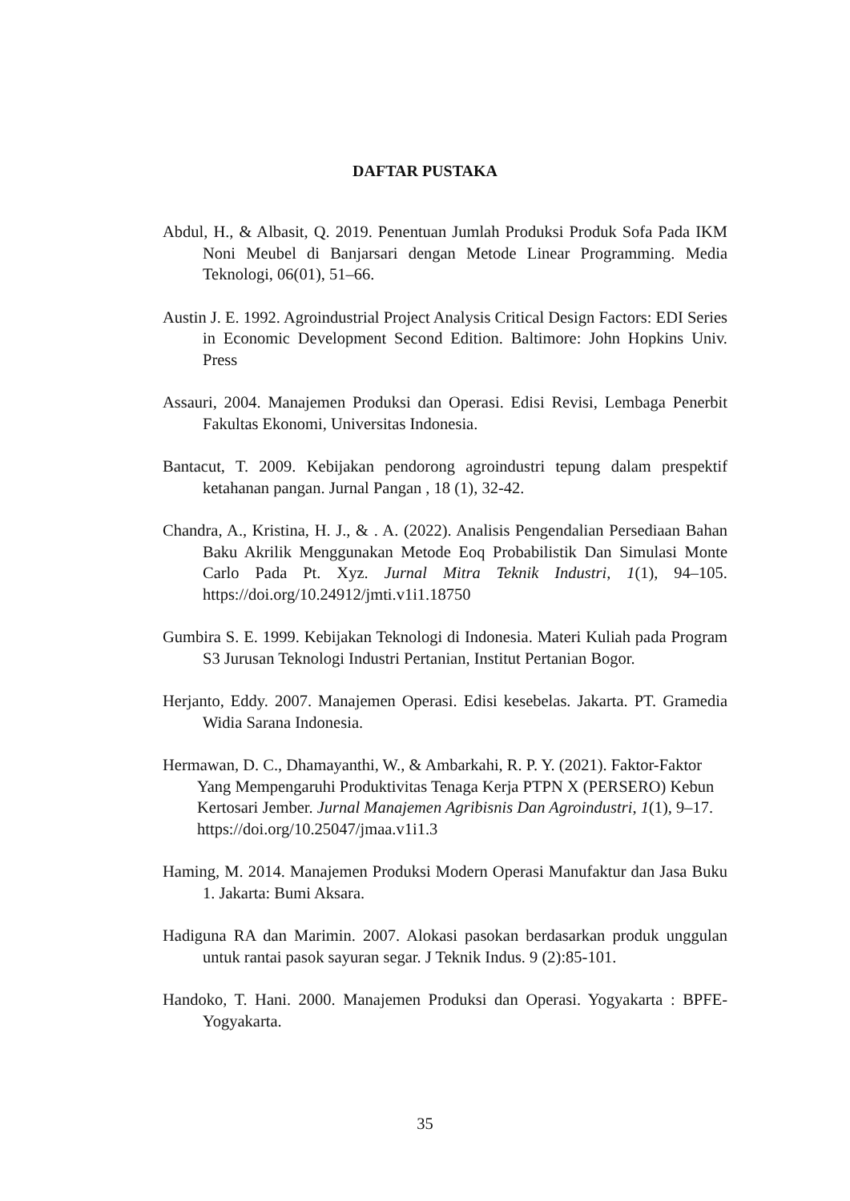DAFTAR PUSTAKA
Abdul, H., & Albasit, Q. 2019. Penentuan Jumlah Produksi Produk Sofa Pada IKM Noni Meubel di Banjarsari dengan Metode Linear Programming. Media Teknologi, 06(01), 51–66.
Austin J. E. 1992. Agroindustrial Project Analysis Critical Design Factors: EDI Series in Economic Development Second Edition. Baltimore: John Hopkins Univ. Press
Assauri, 2004. Manajemen Produksi dan Operasi. Edisi Revisi, Lembaga Penerbit Fakultas Ekonomi, Universitas Indonesia.
Bantacut, T. 2009. Kebijakan pendorong agroindustri tepung dalam prespektif ketahanan pangan. Jurnal Pangan , 18 (1), 32-42.
Chandra, A., Kristina, H. J., & . A. (2022). Analisis Pengendalian Persediaan Bahan Baku Akrilik Menggunakan Metode Eoq Probabilistik Dan Simulasi Monte Carlo Pada Pt. Xyz. Jurnal Mitra Teknik Industri, 1(1), 94–105. https://doi.org/10.24912/jmti.v1i1.18750
Gumbira S. E. 1999. Kebijakan Teknologi di Indonesia. Materi Kuliah pada Program S3 Jurusan Teknologi Industri Pertanian, Institut Pertanian Bogor.
Herjanto, Eddy. 2007. Manajemen Operasi. Edisi kesebelas. Jakarta. PT. Gramedia Widia Sarana Indonesia.
Hermawan, D. C., Dhamayanthi, W., & Ambarkahi, R. P. Y. (2021). Faktor-Faktor Yang Mempengaruhi Produktivitas Tenaga Kerja PTPN X (PERSERO) Kebun Kertosari Jember. Jurnal Manajemen Agribisnis Dan Agroindustri, 1(1), 9–17. https://doi.org/10.25047/jmaa.v1i1.3
Haming, M. 2014. Manajemen Produksi Modern Operasi Manufaktur dan Jasa Buku 1. Jakarta: Bumi Aksara.
Hadiguna RA dan Marimin. 2007. Alokasi pasokan berdasarkan produk unggulan untuk rantai pasok sayuran segar. J Teknik Indus. 9 (2):85-101.
Handoko, T. Hani. 2000. Manajemen Produksi dan Operasi. Yogyakarta : BPFE-Yogyakarta.
35